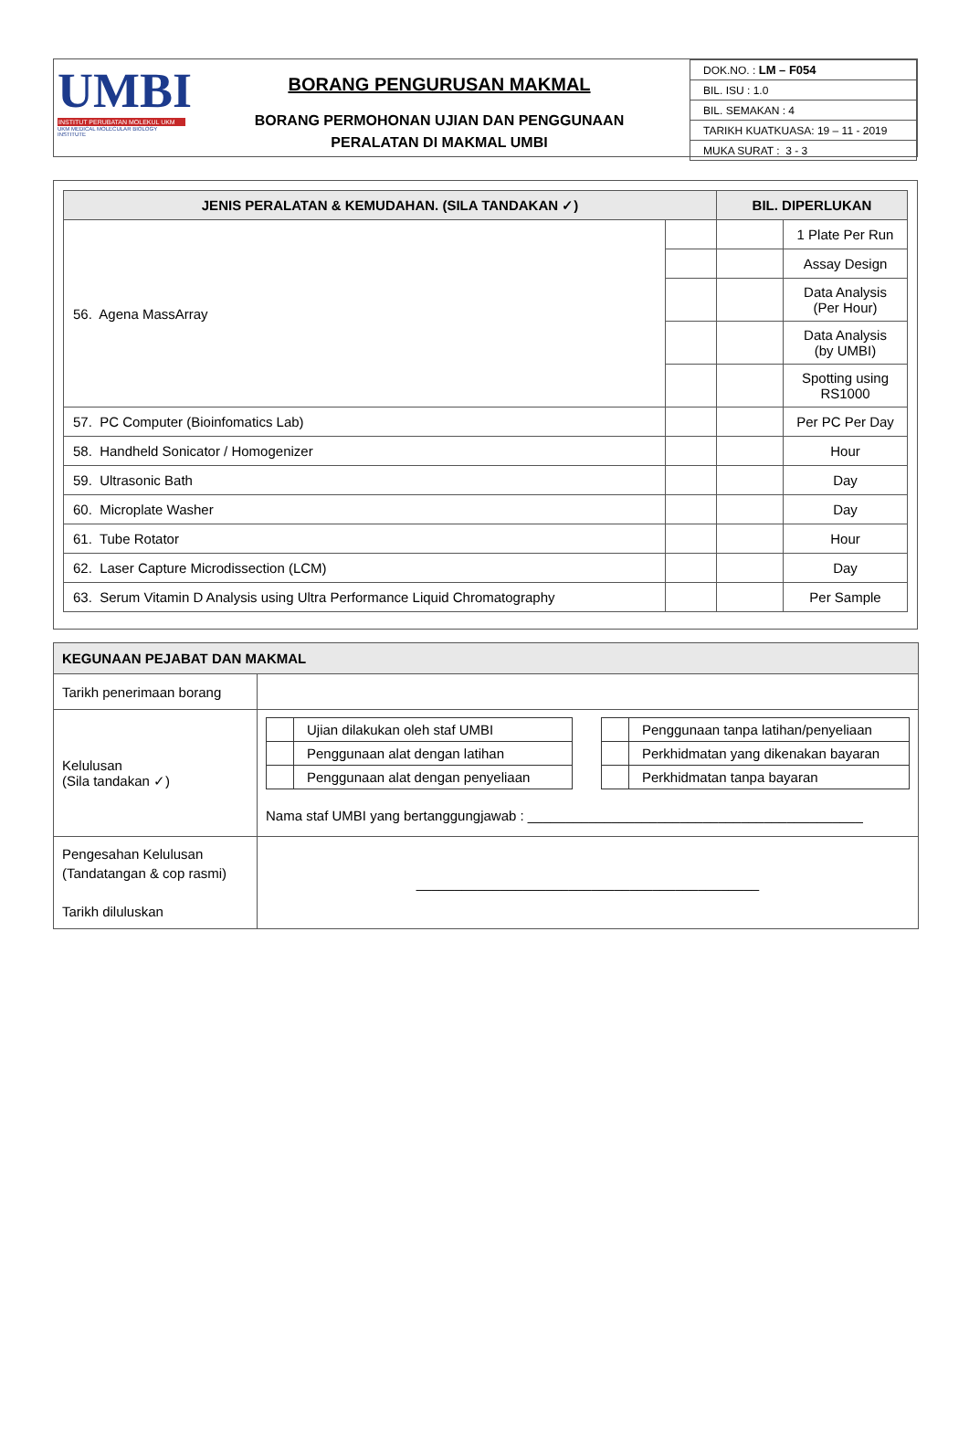UMBI
INSTITUT PERUBATAN MOLEKUL UKM
UKM MEDICAL MOLECULAR BIOLOGY INSTITUTE
BORANG PENGURUSAN MAKMAL
BORANG PERMOHONAN UJIAN DAN PENGGUNAAN
PERALATAN DI MAKMAL UMBI
| DOK.NO. : LM – F054 |
| BIL. ISU : 1.0 |
| BIL. SEMAKAN : 4 |
| TARIKH KUATKUASA: 19 – 11 - 2019 |
| MUKA SURAT : 3 - 3 |
| JENIS PERALATAN & KEMUDAHAN. (SILA TANDAKAN ✓) | | BIL. DIPERLUKAN | |
| --- | --- | --- | --- |
| 56. Agena MassArray | | | 1 Plate Per Run |
| | | | Assay Design |
| | | | Data Analysis (Per Hour) |
| | | | Data Analysis (by UMBI) |
| | | | Spotting using RS1000 |
| 57. PC Computer (Bioinfomatics Lab) | | | Per PC Per Day |
| 58. Handheld Sonicator / Homogenizer | | | Hour |
| 59. Ultrasonic Bath | | | Day |
| 60. Microplate Washer | | | Day |
| 61. Tube Rotator | | | Hour |
| 62. Laser Capture Microdissection (LCM) | | | Day |
| 63. Serum Vitamin D Analysis using Ultra Performance Liquid Chromatography | | | Per Sample |
| KEGUNAAN PEJABAT DAN MAKMAL | |
| Tarikh penerimaan borang | |
| Kelulusan (Sila tandakan ✓) | / / Ujian dilakukan oleh staf UMBI / / / Penggunaan alat dengan latihan / / / Penggunaan alat dengan penyeliaan / / / Penggunaan tanpa latihan/penyeliaan / / / Perkhidmatan yang dikenakan bayaran / / / Perkhidmatan tanpa bayaran / Nama staf UMBI yang bertanggungjawab : ____________________________________________ |
| Pengesahan Kelulusan (Tandatangan & cop rasmi) Tarikh diluluskan | _____________________________________________ |